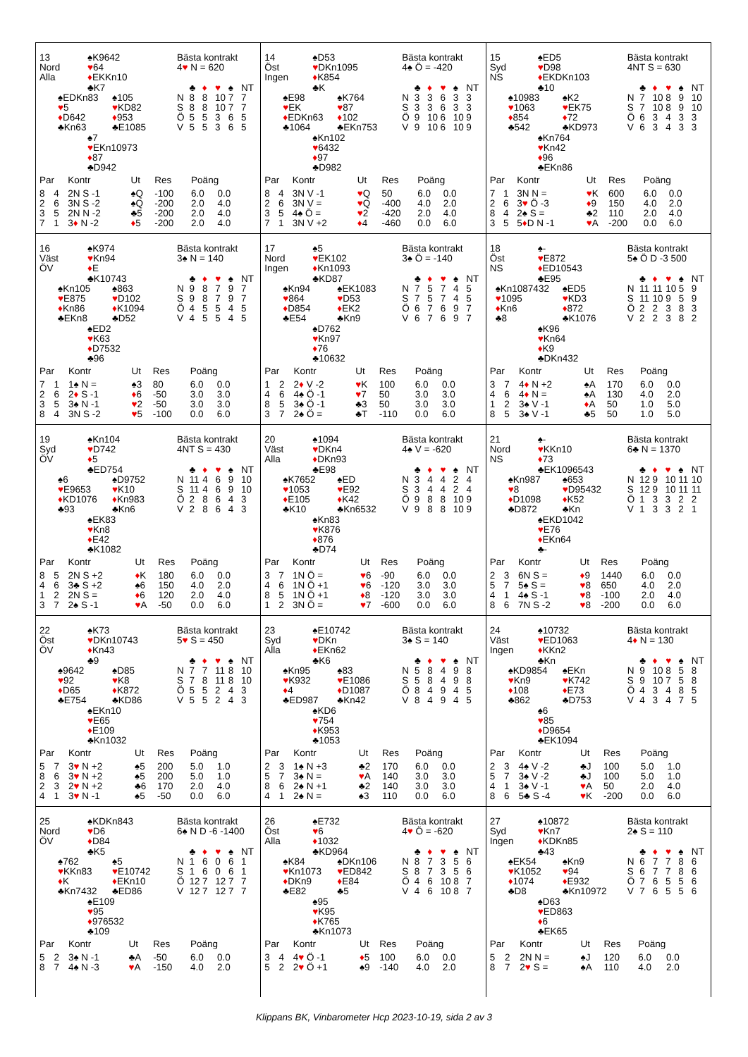13
Nord
Alla
♠K9642
♥64
♦EKKn10
♣K7
♠EDKn83
♥5
♦D642
♣Kn63
♠105
♥KD82
♦953
♣E1085
♠7
♥EKn10973
♦87
♣D942
Bästa kontrakt
4♥ N = 620
| | ♣ | ♦ | ♥ | ♠ | NT |
| N | 8 | 8 | 10 | 7 | 7 |
| S | 8 | 8 | 10 | 7 | 7 |
| Ö | 5 | 5 | 3 | 6 | 5 |
| V | 5 | 5 | 3 | 6 | 5 |
| Par | | Kontr | Ut | Res | Poäng | |
| --- | --- | --- | --- | --- | --- | --- |
| 8 | 4 | 2N S -1 | ♠Q | -100 | 6.0 | 0.0 |
| 2 | 6 | 3N S -2 | ♠Q | -200 | 2.0 | 4.0 |
| 3 | 5 | 2N N -2 | ♣5 | -200 | 2.0 | 4.0 |
| 7 | 1 | 3 ♦ N -2 | ♦ 5 | -200 | 2.0 | 4.0 |
14
Öst
Ingen
♠D53
♥DKn1095
♦K854
♣K
♠E98
♥EK
♦EDKn63
♣1064
♠K764
♥87
♦102
♣EKn753
♠Kn102
♥6432
♦97
♣D982
Bästa kontrakt
4♠ Ö = -420
| | ♣ | ♦ | ♥ | ♠ | NT |
| N | 3 | 3 | 6 | 3 | 3 |
| S | 3 | 3 | 6 | 3 | 3 |
| Ö | 9 | 10 | 6 | 10 | 9 |
| V | 9 | 10 | 6 | 10 | 9 |
| Par | | Kontr | Ut | Res | Poäng | |
| --- | --- | --- | --- | --- | --- | --- |
| 8 | 4 | 3N V -1 | ♥ Q | 50 | 6.0 | 0.0 |
| 2 | 6 | 3N V = | ♥ Q | -400 | 4.0 | 2.0 |
| 3 | 5 | 4♠ Ö = | ♥ 2 | -420 | 2.0 | 4.0 |
| 7 | 1 | 3N V +2 | ♦ 4 | -460 | 0.0 | 6.0 |
15
Syd
NS
♠ED5
♥D98
♦EKDKn103
♣10
♠10983
♥1063
♦854
♣542
♠K2
♥EK75
♦72
♣KD973
♠Kn764
♥Kn42
♦96
♣EKn86
Bästa kontrakt
4NT S = 630
| | ♣ | ♦ | ♥ | ♠ | NT |
| N | 7 | 10 | 8 | 9 | 10 |
| S | 7 | 10 | 8 | 9 | 10 |
| Ö | 6 | 3 | 4 | 3 | 3 |
| V | 6 | 3 | 4 | 3 | 3 |
| Par | | Kontr | Ut | Res | Poäng | |
| --- | --- | --- | --- | --- | --- | --- |
| 7 | 1 | 3N N = | ♥ K | 600 | 6.0 | 0.0 |
| 2 | 6 | 3 ♥ Ö -3 | ♦ 9 | 150 | 4.0 | 2.0 |
| 8 | 4 | 2♠ S = | ♣2 | 110 | 2.0 | 4.0 |
| 3 | 5 | 5 ♦ D N -1 | ♥ A | -200 | 0.0 | 6.0 |
16
Väst
ÖV
♠K974
♥Kn94
♦E
♣K10743
♠Kn105
♥E875
♦Kn86
♣EKn8
♠863
♥D102
♦K1094
♣D52
♠ED2
♥K63
♦D7532
♣96
Bästa kontrakt
3♠ N = 140
| | ♣ | ♦ | ♥ | ♠ | NT |
| N | 9 | 8 | 7 | 9 | 7 |
| S | 9 | 8 | 7 | 9 | 7 |
| Ö | 4 | 5 | 5 | 4 | 5 |
| V | 4 | 5 | 5 | 4 | 5 |
| Par | | Kontr | Ut | Res | Poäng | |
| --- | --- | --- | --- | --- | --- | --- |
| 7 | 1 | 1♠ N = | ♠3 | 80 | 6.0 | 0.0 |
| 2 | 6 | 2 ♦ S -1 | ♦ 6 | -50 | 3.0 | 3.0 |
| 3 | 5 | 3♠ N -1 | ♥ 2 | -50 | 3.0 | 3.0 |
| 8 | 4 | 3N S -2 | ♥ 5 | -100 | 0.0 | 6.0 |
17
Nord
Ingen
♠5
♥EK102
♦Kn1093
♣KD87
♠Kn94
♥864
♦D854
♣E54
♠EK1083
♥D53
♦EK2
♣Kn9
♠D762
♥Kn97
♦76
♣10632
Bästa kontrakt
3♠ Ö = -140
| | ♣ | ♦ | ♥ | ♠ | NT |
| N | 7 | 5 | 7 | 4 | 5 |
| S | 7 | 5 | 7 | 4 | 5 |
| Ö | 6 | 7 | 6 | 9 | 7 |
| V | 6 | 7 | 6 | 9 | 7 |
| Par | | Kontr | Ut | Res | Poäng | |
| --- | --- | --- | --- | --- | --- | --- |
| 1 | 2 | 2 ♦ V -2 | ♥ K | 100 | 6.0 | 0.0 |
| 4 | 6 | 4♠ Ö -1 | ♥ 7 | 50 | 3.0 | 3.0 |
| 8 | 5 | 3♠ Ö -1 | ♣3 | 50 | 3.0 | 3.0 |
| 3 | 7 | 2♠ Ö = | ♣T | -110 | 0.0 | 6.0 |
18
Öst
NS
♠-
♥E872
♦ED10543
♣E95
♠Kn1087432
♥1095
♦Kn6
♣8
♠ED5
♥KD3
♦872
♣K1076
♠K96
♥Kn64
♦K9
♣DKn432
Bästa kontrakt
5♠ Ö D -3 500
| | ♣ | ♦ | ♥ | ♠ | NT |
| N | 11 | 11 | 10 | 5 | 9 |
| S | 11 | 10 | 9 | 5 | 9 |
| Ö | 2 | 2 | 3 | 8 | 3 |
| V | 2 | 2 | 3 | 8 | 2 |
| Par | | Kontr | Ut | Res | Poäng | |
| --- | --- | --- | --- | --- | --- | --- |
| 3 | 7 | 4 ♦ N +2 | ♠A | 170 | 6.0 | 0.0 |
| 4 | 6 | 4 ♦ N = | ♠A | 130 | 4.0 | 2.0 |
| 1 | 2 | 3♠ V -1 | ♦ A | 50 | 1.0 | 5.0 |
| 8 | 5 | 3♠ V -1 | ♣5 | 50 | 1.0 | 5.0 |
19
Syd
ÖV
♠Kn104
♥D742
♦5
♣ED754
♠6
♥E9653
♦KD1076
♣93
♠D9752
♥K10
♦Kn983
♣Kn6
♠EK83
♥Kn8
♦E42
♣K1082
Bästa kontrakt
4NT S = 430
| | ♣ | ♦ | ♥ | ♠ | NT |
| N | 11 | 4 | 6 | 9 | 10 |
| S | 11 | 4 | 6 | 9 | 10 |
| Ö | 2 | 8 | 6 | 4 | 3 |
| V | 2 | 8 | 6 | 4 | 3 |
| Par | | Kontr | Ut | Res | Poäng | |
| --- | --- | --- | --- | --- | --- | --- |
| 8 | 5 | 2N S +2 | ♦ K | 180 | 6.0 | 0.0 |
| 4 | 6 | 3♣ S +2 | ♠6 | 150 | 4.0 | 2.0 |
| 1 | 2 | 2N S = | ♦ 6 | 120 | 2.0 | 4.0 |
| 3 | 7 | 2♠ S -1 | ♥ A | -50 | 0.0 | 6.0 |
20
Väst
Alla
♠1094
♥DKn4
♦DKn93
♣E98
♠K7652
♥1053
♦E105
♣K10
♠ED
♥E92
♦K42
♣Kn6532
♠Kn83
♥K876
♦876
♣D74
Bästa kontrakt
4♠ V = -620
| | ♣ | ♦ | ♥ | ♠ | NT |
| N | 3 | 4 | 4 | 2 | 4 |
| S | 3 | 4 | 4 | 2 | 4 |
| Ö | 9 | 8 | 8 | 10 | 9 |
| V | 9 | 8 | 8 | 10 | 9 |
| Par | | Kontr | Ut | Res | Poäng | |
| --- | --- | --- | --- | --- | --- | --- |
| 3 | 7 | 1N Ö = | ♥ 6 | -90 | 6.0 | 0.0 |
| 4 | 6 | 1N Ö +1 | ♥ 6 | -120 | 3.0 | 3.0 |
| 8 | 5 | 1N Ö +1 | ♦ 8 | -120 | 3.0 | 3.0 |
| 1 | 2 | 3N Ö = | ♥ 7 | -600 | 0.0 | 6.0 |
21
Nord
NS
♠-
♥KKn10
♦73
♣EK1096543
♠Kn987
♥8
♦D1098
♣D872
♠653
♥D95432
♦K52
♣Kn
♠EKD1042
♥E76
♦EKn64
♣-
Bästa kontrakt
6♣ N = 1370
| | ♣ | ♦ | ♥ | ♠ | NT |
| N | 12 | 9 | 10 | 11 | 10 |
| S | 12 | 9 | 10 | 11 | 11 |
| Ö | 1 | 3 | 3 | 2 | 2 |
| V | 1 | 3 | 3 | 2 | 1 |
| Par | | Kontr | Ut | Res | Poäng | |
| --- | --- | --- | --- | --- | --- | --- |
| 2 | 3 | 6N S = | ♦ 9 | 1440 | 6.0 | 0.0 |
| 5 | 7 | 5♠ S = | ♥ 8 | 650 | 4.0 | 2.0 |
| 4 | 1 | 4♠ S -1 | ♥ 8 | -100 | 2.0 | 4.0 |
| 8 | 6 | 7N S -2 | ♥ 8 | -200 | 0.0 | 6.0 |
22
Öst
ÖV
♠K73
♥DKn10743
♦Kn43
♣9
♠9642
♥92
♦D65
♣E754
♠D85
♥K8
♦K872
♣KD86
♠EKn10
♥E65
♦E109
♣Kn1032
Bästa kontrakt
5♥ S = 450
| | ♣ | ♦ | ♥ | ♠ | NT |
| N | 7 | 7 | 11 | 8 | 10 |
| S | 7 | 8 | 11 | 8 | 10 |
| Ö | 5 | 5 | 2 | 4 | 3 |
| V | 5 | 5 | 2 | 4 | 3 |
| Par | | Kontr | Ut | Res | Poäng | |
| --- | --- | --- | --- | --- | --- | --- |
| 5 | 7 | 3 ♥ N +2 | ♠5 | 200 | 5.0 | 1.0 |
| 8 | 6 | 3 ♥ N +2 | ♠5 | 200 | 5.0 | 1.0 |
| 2 | 3 | 2 ♥ N +2 | ♣6 | 170 | 2.0 | 4.0 |
| 4 | 1 | 3 ♥ N -1 | ♠5 | -50 | 0.0 | 6.0 |
23
Syd
Alla
♠E10742
♥DKn
♦EKn62
♣K6
♠Kn95
♥K932
♦4
♣ED987
♠83
♥E1086
♦D1087
♣Kn42
♠KD6
♥754
♦K953
♣1053
Bästa kontrakt
3♠ S = 140
| | ♣ | ♦ | ♥ | ♠ | NT |
| N | 5 | 8 | 4 | 9 | 8 |
| S | 5 | 8 | 4 | 9 | 8 |
| Ö | 8 | 4 | 9 | 4 | 5 |
| V | 8 | 4 | 9 | 4 | 5 |
| Par | | Kontr | Ut | Res | Poäng | |
| --- | --- | --- | --- | --- | --- | --- |
| 2 | 3 | 1♠ N +3 | ♣2 | 170 | 6.0 | 0.0 |
| 5 | 7 | 3♠ N = | ♥ A | 140 | 3.0 | 3.0 |
| 8 | 6 | 2♠ N +1 | ♣2 | 140 | 3.0 | 3.0 |
| 4 | 1 | 2♠ N = | ♠3 | 110 | 0.0 | 6.0 |
24
Väst
Ingen
♠10732
♥ED1063
♦KKn2
♣Kn
♠KD9854
♥Kn9
♦108
♣862
♠EKn
♥K742
♦E73
♣D753
♠6
♥85
♦D9654
♣EK1094
Bästa kontrakt
4♦ N = 130
| | ♣ | ♦ | ♥ | ♠ | NT |
| N | 9 | 10 | 8 | 5 | 8 |
| S | 9 | 10 | 7 | 5 | 8 |
| Ö | 4 | 3 | 4 | 8 | 5 |
| V | 4 | 3 | 4 | 7 | 5 |
| Par | | Kontr | Ut | Res | Poäng | |
| --- | --- | --- | --- | --- | --- | --- |
| 2 | 3 | 4♠ V -2 | ♣J | 100 | 5.0 | 1.0 |
| 5 | 7 | 3♠ V -2 | ♣J | 100 | 5.0 | 1.0 |
| 4 | 1 | 3♠ V -1 | ♥ A | 50 | 2.0 | 4.0 |
| 8 | 6 | 5♣ S -4 | ♥ K | -200 | 0.0 | 6.0 |
25
Nord
ÖV
♠KDKn843
♥D6
♦D84
♣K5
♠762
♥KKn83
♦K
♣Kn7432
♠5
♥E10742
♦EKn10
♣ED86
♠E109
♥95
♦976532
♣109
Bästa kontrakt
6♠ N D -6 -1400
| | ♣ | ♦ | ♥ | ♠ | NT |
| N | 1 | 6 | 0 | 6 | 1 |
| S | 1 | 6 | 0 | 6 | 1 |
| Ö | 12 | 7 | 12 | 7 | 7 |
| V | 12 | 7 | 12 | 7 | 7 |
| Par | | Kontr | Ut | Res | Poäng | |
| --- | --- | --- | --- | --- | --- | --- |
| 5 | 2 | 3♠ N -1 | ♣A | -50 | 6.0 | 0.0 |
| 8 | 7 | 4♠ N -3 | ♥ A | -150 | 4.0 | 2.0 |
26
Öst
Alla
♠E732
♥6
♦1032
♣KD964
♠K84
♥Kn1073
♦DKn9
♣E82
♠DKn106
♥ED842
♦E84
♣5
♠95
♥K95
♦K765
♣Kn1073
Bästa kontrakt
4♥ Ö = -620
| | ♣ | ♦ | ♥ | ♠ | NT |
| N | 8 | 7 | 3 | 5 | 6 |
| S | 8 | 7 | 3 | 5 | 6 |
| Ö | 4 | 6 | 10 | 8 | 7 |
| V | 4 | 6 | 10 | 8 | 7 |
| Par | | Kontr | Ut | Res | Poäng | |
| --- | --- | --- | --- | --- | --- | --- |
| 3 | 4 | 4 ♥ Ö -1 | ♦ 5 | 100 | 6.0 | 0.0 |
| 5 | 2 | 2 ♥ Ö +1 | ♠9 | -140 | 4.0 | 2.0 |
27
Syd
Ingen
♠10872
♥Kn7
♦KDKn85
♣43
♠EK54
♥K1052
♦1074
♣D8
♠Kn9
♥94
♦E932
♣Kn10972
♠D63
♥ED863
♦6
♣EK65
Bästa kontrakt
2♠ S = 110
| | ♣ | ♦ | ♥ | ♠ | NT |
| N | 6 | 7 | 7 | 8 | 6 |
| S | 6 | 7 | 7 | 8 | 6 |
| Ö | 7 | 6 | 5 | 5 | 6 |
| V | 7 | 6 | 5 | 5 | 6 |
| Par | | Kontr | Ut | Res | Poäng | |
| --- | --- | --- | --- | --- | --- | --- |
| 5 | 2 | 2N N = | ♠J | 120 | 6.0 | 0.0 |
| 8 | 7 | 2 ♥ S = | ♠A | 110 | 4.0 | 2.0 |
Klippans BK, Vinbarometer Hcp 2023-10-19, sida 2 av 3